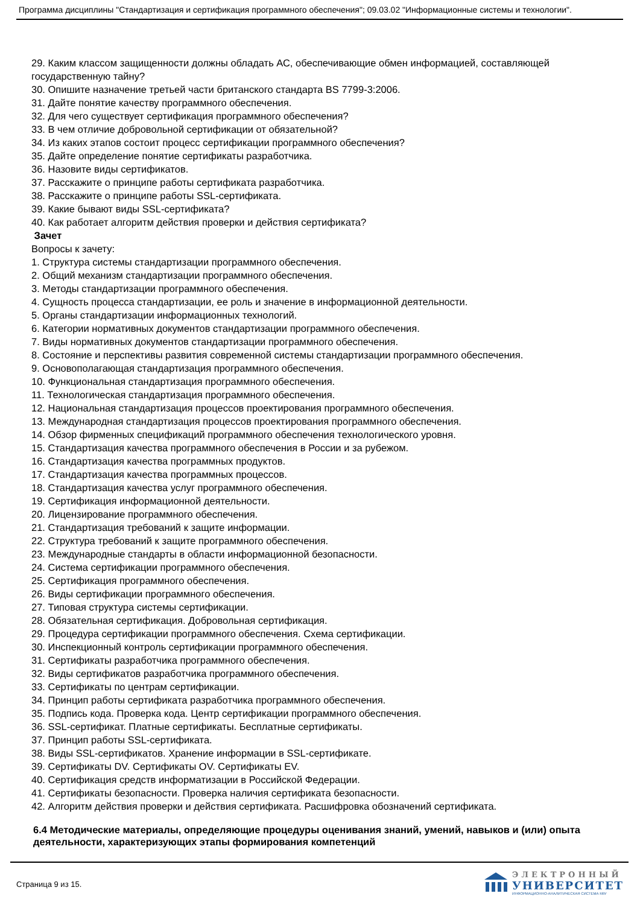Программа дисциплины "Стандартизация и сертификация программного обеспечения"; 09.03.02 "Информационные системы и технологии".
29. Каким классом защищенности должны обладать АС, обеспечивающие обмен информацией, составляющей государственную тайну?
30. Опишите назначение третьей части британского стандарта BS 7799-3:2006.
31. Дайте понятие качеству программного обеспечения.
32. Для чего существует сертификация программного обеспечения?
33. В чем отличие добровольной сертификации от обязательной?
34. Из каких этапов состоит процесс сертификации программного обеспечения?
35. Дайте определение понятие сертификаты разработчика.
36. Назовите виды сертификатов.
37. Расскажите о принципе работы сертификата разработчика.
38. Расскажите о принципе работы SSL-сертификата.
39. Какие бывают виды SSL-сертификата?
40. Как работает алгоритм действия проверки и действия сертификата?
Зачет
Вопросы к зачету:
1. Структура системы стандартизации программного обеспечения.
2. Общий механизм стандартизации программного обеспечения.
3. Методы стандартизации программного обеспечения.
4. Сущность процесса стандартизации, ее роль и значение в информационной деятельности.
5. Органы стандартизации информационных технологий.
6. Категории нормативных документов стандартизации программного обеспечения.
7. Виды нормативных документов стандартизации программного обеспечения.
8. Состояние и перспективы развития современной системы стандартизации программного обеспечения.
9. Основополагающая стандартизация программного обеспечения.
10. Функциональная стандартизация программного обеспечения.
11. Технологическая стандартизация программного обеспечения.
12. Национальная стандартизация процессов проектирования программного обеспечения.
13. Международная стандартизация процессов проектирования программного обеспечения.
14. Обзор фирменных спецификаций программного обеспечения технологического уровня.
15. Стандартизация качества программного обеспечения в России и за рубежом.
16. Стандартизация качества программных продуктов.
17. Стандартизация качества программных процессов.
18. Стандартизация качества услуг программного обеспечения.
19. Сертификация информационной деятельности.
20. Лицензирование программного обеспечения.
21. Стандартизация требований к защите информации.
22. Структура требований к защите программного обеспечения.
23. Международные стандарты в области информационной безопасности.
24. Система сертификации программного обеспечения.
25. Сертификация программного обеспечения.
26. Виды сертификации программного обеспечения.
27. Типовая структура системы сертификации.
28. Обязательная сертификация. Добровольная сертификация.
29. Процедура сертификации программного обеспечения. Схема сертификации.
30. Инспекционный контроль сертификации программного обеспечения.
31. Сертификаты разработчика программного обеспечения.
32. Виды сертификатов разработчика программного обеспечения.
33. Сертификаты по центрам сертификации.
34. Принцип работы сертификата разработчика программного обеспечения.
35. Подпись кода. Проверка кода. Центр сертификации программного обеспечения.
36. SSL-сертификат. Платные сертификаты. Бесплатные сертификаты.
37. Принцип работы SSL-сертификата.
38. Виды SSL-сертификатов. Хранение информации в SSL-сертификате.
39. Сертификаты DV. Сертификаты OV. Сертификаты EV.
40. Сертификация средств информатизации в Российской Федерации.
41. Сертификаты безопасности. Проверка наличия сертификата безопасности.
42. Алгоритм действия проверки и действия сертификата. Расшифровка обозначений сертификата.
6.4 Методические материалы, определяющие процедуры оценивания знаний, умений, навыков и (или) опыта деятельности, характеризующих этапы формирования компетенций
Страница 9 из 15.
ЭЛЕКТРОННЫЙ
УНИВЕРСИТЕТ
ИНФОРМАЦИОННО-АНАЛИТИЧЕСКАЯ СИСТЕМА КФУ